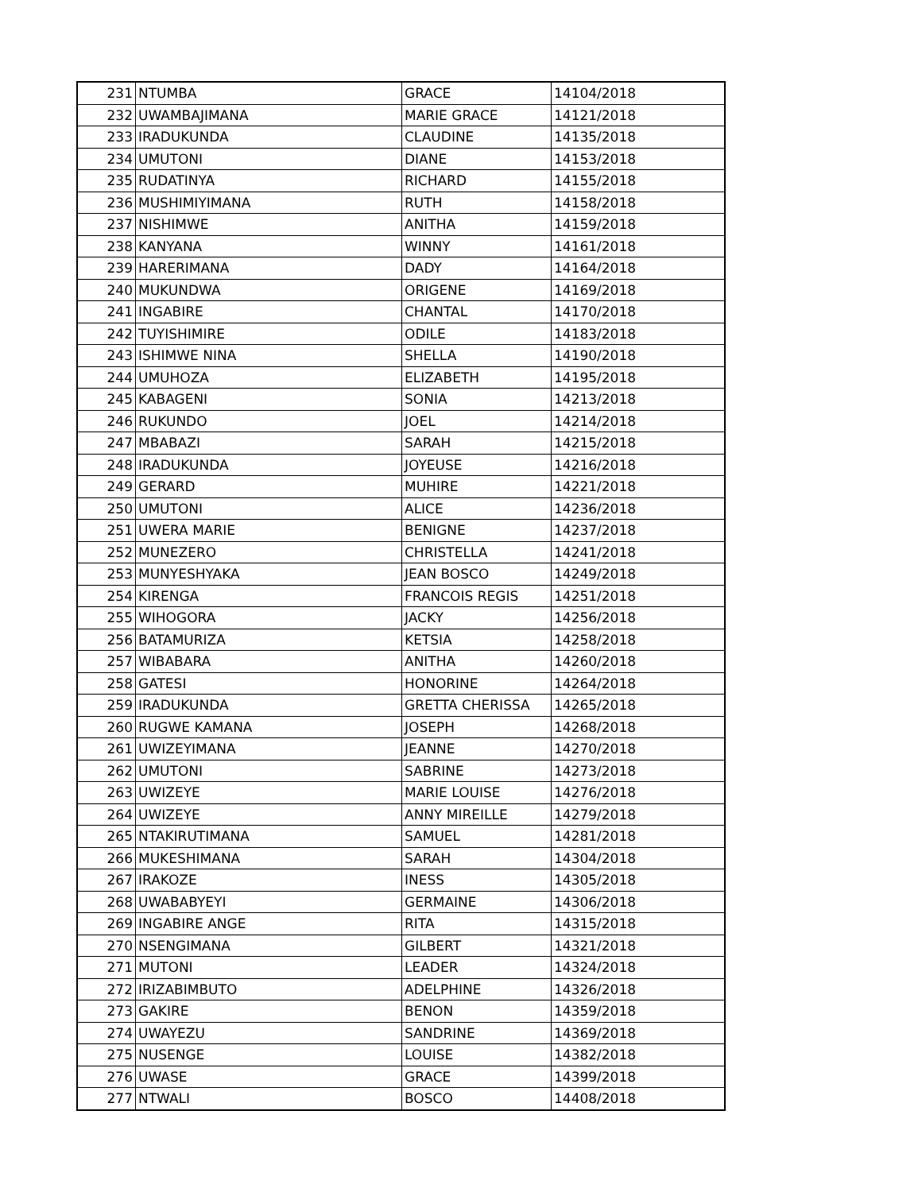| 231 | NTUMBA | GRACE | 14104/2018 |
| 232 | UWAMBAJIMANA | MARIE GRACE | 14121/2018 |
| 233 | IRADUKUNDA | CLAUDINE | 14135/2018 |
| 234 | UMUTONI | DIANE | 14153/2018 |
| 235 | RUDATINYA | RICHARD | 14155/2018 |
| 236 | MUSHIMIYIMANA | RUTH | 14158/2018 |
| 237 | NISHIMWE | ANITHA | 14159/2018 |
| 238 | KANYANA | WINNY | 14161/2018 |
| 239 | HARERIMANA | DADY | 14164/2018 |
| 240 | MUKUNDWA | ORIGENE | 14169/2018 |
| 241 | INGABIRE | CHANTAL | 14170/2018 |
| 242 | TUYISHIMIRE | ODILE | 14183/2018 |
| 243 | ISHIMWE NINA | SHELLA | 14190/2018 |
| 244 | UMUHOZA | ELIZABETH | 14195/2018 |
| 245 | KABAGENI | SONIA | 14213/2018 |
| 246 | RUKUNDO | JOEL | 14214/2018 |
| 247 | MBABAZI | SARAH | 14215/2018 |
| 248 | IRADUKUNDA | JOYEUSE | 14216/2018 |
| 249 | GERARD | MUHIRE | 14221/2018 |
| 250 | UMUTONI | ALICE | 14236/2018 |
| 251 | UWERA MARIE | BENIGNE | 14237/2018 |
| 252 | MUNEZERO | CHRISTELLA | 14241/2018 |
| 253 | MUNYESHYAKA | JEAN BOSCO | 14249/2018 |
| 254 | KIRENGA | FRANCOIS REGIS | 14251/2018 |
| 255 | WIHOGORA | JACKY | 14256/2018 |
| 256 | BATAMURIZA | KETSIA | 14258/2018 |
| 257 | WIBABARA | ANITHA | 14260/2018 |
| 258 | GATESI | HONORINE | 14264/2018 |
| 259 | IRADUKUNDA | GRETTA CHERISSA | 14265/2018 |
| 260 | RUGWE KAMANA | JOSEPH | 14268/2018 |
| 261 | UWIZEYIMANA | JEANNE | 14270/2018 |
| 262 | UMUTONI | SABRINE | 14273/2018 |
| 263 | UWIZEYE | MARIE LOUISE | 14276/2018 |
| 264 | UWIZEYE | ANNY MIREILLE | 14279/2018 |
| 265 | NTAKIRUTIMANA | SAMUEL | 14281/2018 |
| 266 | MUKESHIMANA | SARAH | 14304/2018 |
| 267 | IRAKOZE | INESS | 14305/2018 |
| 268 | UWABABYEYI | GERMAINE | 14306/2018 |
| 269 | INGABIRE ANGE | RITA | 14315/2018 |
| 270 | NSENGIMANA | GILBERT | 14321/2018 |
| 271 | MUTONI | LEADER | 14324/2018 |
| 272 | IRIZABIMBUTO | ADELPHINE | 14326/2018 |
| 273 | GAKIRE | BENON | 14359/2018 |
| 274 | UWAYEZU | SANDRINE | 14369/2018 |
| 275 | NUSENGE | LOUISE | 14382/2018 |
| 276 | UWASE | GRACE | 14399/2018 |
| 277 | NTWALI | BOSCO | 14408/2018 |